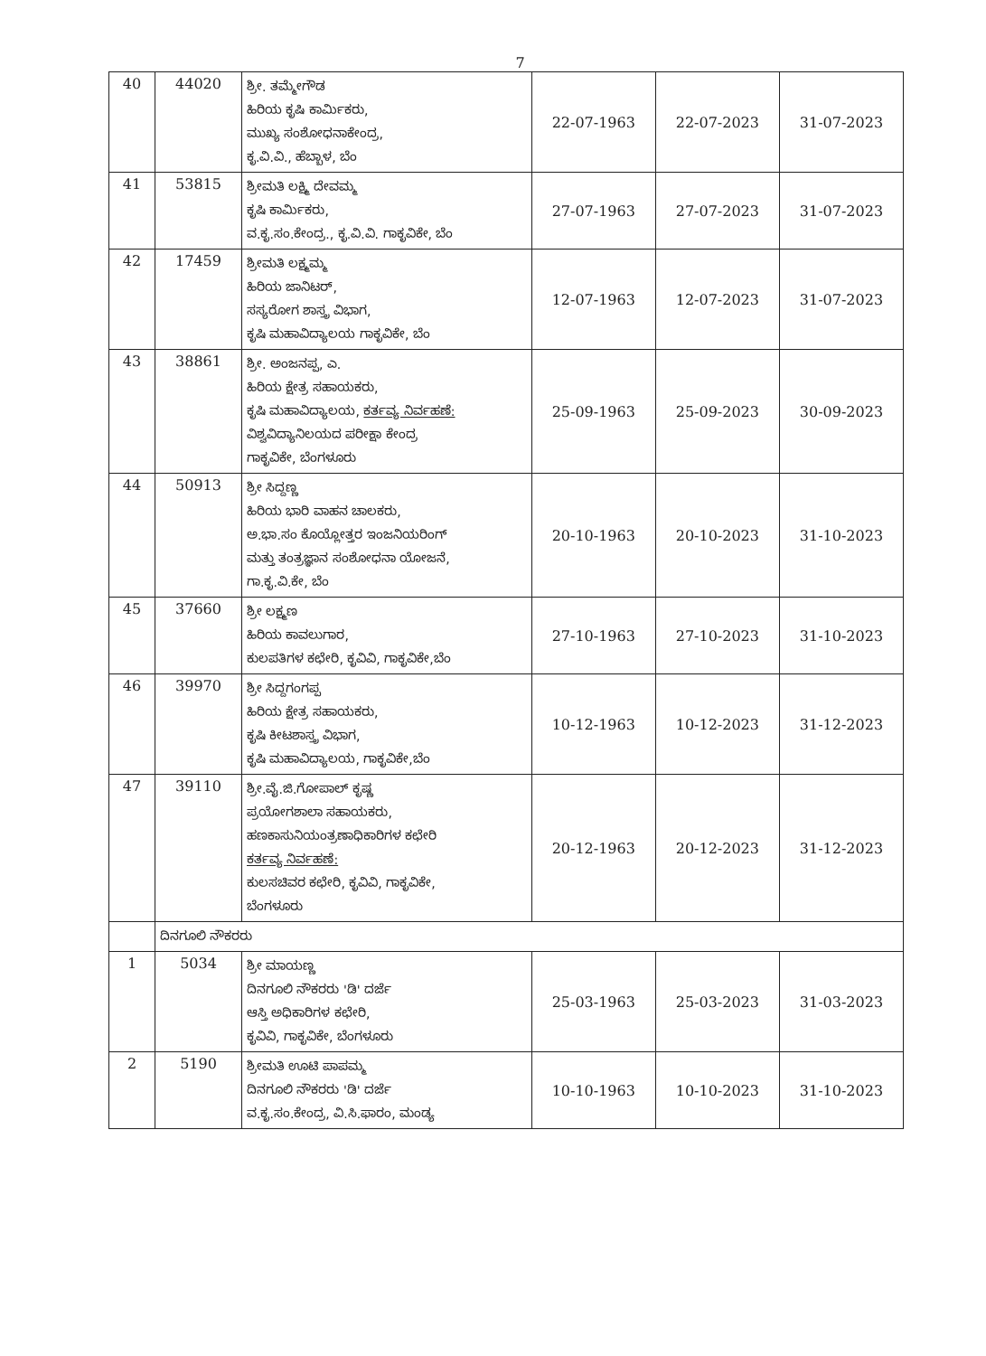7
| 40 | 44020 | ಶ್ರೀ. ತಮ್ಮೇಗೌಡ ಹಿರಿಯ ಕೃಷಿ ಕಾರ್ಮಿಕರು, ಮುಖ್ಯ ಸಂಶೋಧನಾಕೇಂದ್ರ, ಕೃ.ವಿ.ವಿ., ಹೆಬ್ಬಾಳ, ಬೆಂ | 22-07-1963 | 22-07-2023 | 31-07-2023 |
| 41 | 53815 | ಶ್ರೀಮತಿ ಲಕ್ಷ್ಮಿ ದೇವಮ್ಮ ಕೃಷಿ ಕಾರ್ಮಿಕರು, ವ.ಕೃ.ಸಂ.ಕೇಂದ್ರ., ಕೃ.ವಿ.ವಿ. ಗಾಕೃವಿಕೇ, ಬೆಂ | 27-07-1963 | 27-07-2023 | 31-07-2023 |
| 42 | 17459 | ಶ್ರೀಮತಿ ಲಕ್ಷ್ಮಮ್ಮ ಹಿರಿಯ ಜಾನಿಟರ್, ಸಸ್ಯರೋಗ ಶಾಸ್ತ್ರ ವಿಭಾಗ, ಕೃಷಿ ಮಹಾವಿದ್ಯಾಲಯ ಗಾಕೃವಿಕೇ, ಬೆಂ | 12-07-1963 | 12-07-2023 | 31-07-2023 |
| 43 | 38861 | ಶ್ರೀ. ಅಂಜನಪ್ಪ, ಎ. ಹಿರಿಯ ಕ್ಷೇತ್ರ ಸಹಾಯಕರು, ಕೃಷಿ ಮಹಾವಿದ್ಯಾಲಯ, ಕರ್ತವ್ಯ ನಿರ್ವಹಣೆ: ವಿಶ್ವವಿದ್ಯಾನಿಲಯದ ಪರೀಕ್ಷಾ ಕೇಂದ್ರ ಗಾಕೃವಿಕೇ, ಬೆಂಗಳೂರು | 25-09-1963 | 25-09-2023 | 30-09-2023 |
| 44 | 50913 | ಶ್ರೀ ಸಿದ್ದಣ್ಣ ಹಿರಿಯ ಭಾರಿ ವಾಹನ ಚಾಲಕರು, ಅ.ಭಾ.ಸಂ ಕೊಯ್ಲೋತ್ತರ ಇಂಜನಿಯರಿಂಗ್ ಮತ್ತು ತಂತ್ರಜ್ಞಾನ ಸಂಶೋಧನಾ ಯೋಜನೆ, ಗಾ.ಕೃ.ವಿ.ಕೇ, ಬೆಂ | 20-10-1963 | 20-10-2023 | 31-10-2023 |
| 45 | 37660 | ಶ್ರೀ ಲಕ್ಷ್ಮಣ ಹಿರಿಯ ಕಾವಲುಗಾರ, ಕುಲಪತಿಗಳ ಕಛೇರಿ, ಕೃವಿವಿ, ಗಾಕೃವಿಕೇ,ಬೆಂ | 27-10-1963 | 27-10-2023 | 31-10-2023 |
| 46 | 39970 | ಶ್ರೀ ಸಿದ್ದಗಂಗಪ್ಪ ಹಿರಿಯ ಕ್ಷೇತ್ರ ಸಹಾಯಕರು, ಕೃಷಿ ಕೀಟಶಾಸ್ತ್ರ ವಿಭಾಗ, ಕೃಷಿ ಮಹಾವಿದ್ಯಾಲಯ, ಗಾಕೃವಿಕೇ,ಬೆಂ | 10-12-1963 | 10-12-2023 | 31-12-2023 |
| 47 | 39110 | ಶ್ರೀ.ವೈ.ಜಿ.ಗೋಪಾಲ್ ಕೃಷ್ಣ ಪ್ರಯೋಗಶಾಲಾ ಸಹಾಯಕರು, ಹಣಕಾಸುನಿಯಂತ್ರಣಾಧಿಕಾರಿಗಳ ಕಛೇರಿ ಕರ್ತವ್ಯ ನಿರ್ವಹಣೆ: ಕುಲಸಚಿವರ ಕಛೇರಿ, ಕೃವಿವಿ, ಗಾಕೃವಿಕೇ, ಬೆಂಗಳೂರು | 20-12-1963 | 20-12-2023 | 31-12-2023 |
| | ದಿನಗೂಲಿ ನೌಕರರು | | | | |
| 1 | 5034 | ಶ್ರೀ ಮಾಯಣ್ಣ ದಿನಗೂಲಿ ನೌಕರರು 'ಡಿ' ದರ್ಜೆ ಆಸ್ತಿ ಅಧಿಕಾರಿಗಳ ಕಛೇರಿ, ಕೃವಿವಿ, ಗಾಕೃವಿಕೇ, ಬೆಂಗಳೂರು | 25-03-1963 | 25-03-2023 | 31-03-2023 |
| 2 | 5190 | ಶ್ರೀಮತಿ ಊಟಿ ಪಾಪಮ್ಮ ದಿನಗೂಲಿ ನೌಕರರು 'ಡಿ' ದರ್ಜೆ ವ.ಕೃ.ಸಂ.ಕೇಂದ್ರ, ವಿ.ಸಿ.ಫಾರಂ, ಮಂಡ್ಯ | 10-10-1963 | 10-10-2023 | 31-10-2023 |